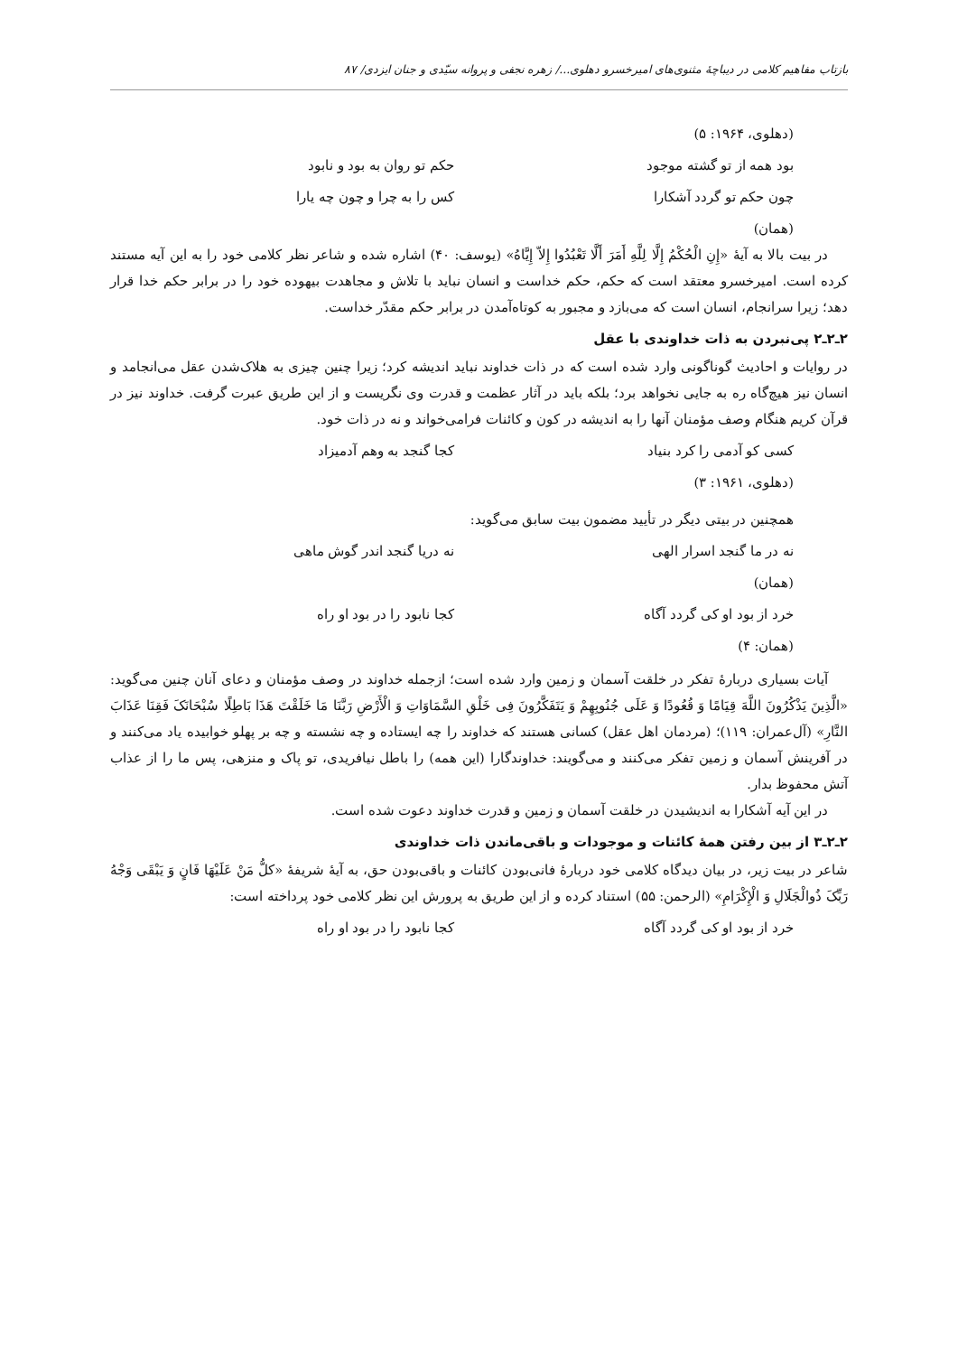بازتاب مفاهیم کلامی در دیباچهٔ مثنوی‌های امیرخسرو دهلوی.../ زهره نجفی و پروانه سیّدی و جنان ایزدی/ ۸۷
(دهلوی، ۱۹۶۴: ۵)
بود همه از تو گشته موجود حکم تو روان به بود و نابود
چون حکم تو گردد آشکارا کس را به چرا و چون چه یارا
(همان)
در بیت بالا به آیهٔ «إِنِ الْحُکْمُ إِلَّا لِلَّهِ أَمَرَ أَلَّا تَعْبُدُوا إِلاّ إِیَّاهُ» (یوسف: ۴۰) اشاره شده و شاعر نظر کلامی خود را به این آیه مستند کرده است. امیرخسرو معتقد است که حکم، حکم خداست و انسان نباید با تلاش و مجاهدت بیهوده خود را در برابر حکم خدا قرار دهد؛ زیرا سرانجام، انسان است که می‌بازد و مجبور به کوتاه‌آمدن در برابر حکم مقدّر خداست.
۲ـ۲ـ۲ پی‌نبردن به ذات خداوندی با عقل
در روایات و احادیث گوناگونی وارد شده است که در ذات خداوند نباید اندیشه کرد؛ زیرا چنین چیزی به هلاک‌شدن عقل می‌انجامد و انسان نیز هیچ‌گاه ره به جایی نخواهد برد؛ بلکه باید در آثار عظمت و قدرت وی نگریست و از این طریق عبرت گرفت. خداوند نیز در قرآن کریم هنگام وصف مؤمنان آنها را به اندیشه در کون و کائنات فرامی‌خواند و نه در ذات خود.
کسی کو آدمی را کرد بنیاد کجا گنجد به وهم آدمیزاد
(دهلوی، ۱۹۶۱: ۳)
همچنین در بیتی دیگر در تأیید مضمون بیت سابق می‌گوید:
نه در ما گنجد اسرار الهی نه دریا گنجد اندر گوش ماهی
(همان)
خرد از بود او کی گردد آگاه کجا نابود را در بود او راه
(همان: ۴)
آیات بسیاری دربارهٔ تفکر در خلقت آسمان و زمین وارد شده است؛ ازجمله خداوند در وصف مؤمنان و دعای آنان چنین می‌گوید: «الَّذِینَ یَذْکُرُونَ اللَّهَ قِیَامًا وَ قُعُودًا وَ عَلَی جُنُوبِهِمْ وَ یَتَفَکَّرُونَ فِی خَلْقِ السَّمَاوَاتِ وَ الْأَرْضِ رَبَّنَا مَا خَلَقْتَ هَذَا بَاطِلًا سُبْحَانَکَ فَقِنَا عَذَابَ النَّارِ» (آل‌عمران: ۱۱۹)؛ (مردمان اهل عقل) کسانی هستند که خداوند را چه ایستاده و چه نشسته و چه بر پهلو خوابیده یاد می‌کنند و در آفرینش آسمان و زمین تفکر می‌کنند و می‌گویند: خداوندگارا (این همه) را باطل نیافریدی، تو پاک و منزهی، پس ما را از عذاب آتش محفوظ بدار.
در این آیه آشکارا به اندیشیدن در خلقت آسمان و زمین و قدرت خداوند دعوت شده است.
۲ـ۲ـ۳ از بین رفتن همهٔ کائنات و موجودات و باقی‌ماندن ذات خداوندی
شاعر در بیت زیر، در بیان دیدگاه کلامی خود دربارهٔ فانی‌بودن کائنات و باقی‌بودن حق، به آیهٔ شریفهٔ «کلُّ مَنْ عَلَیْهَا فَانٍ وَ یَبْقَی وَجْهُ رَبِّکَ ذُوالْجَلَالِ وَ الْإِکْرَامِ» (الرحمن: ۵۵) استناد کرده و از این طریق به پرورش این نظر کلامی خود پرداخته است:
خرد از بود او کی گردد آگاه کجا نابود را در بود او راه